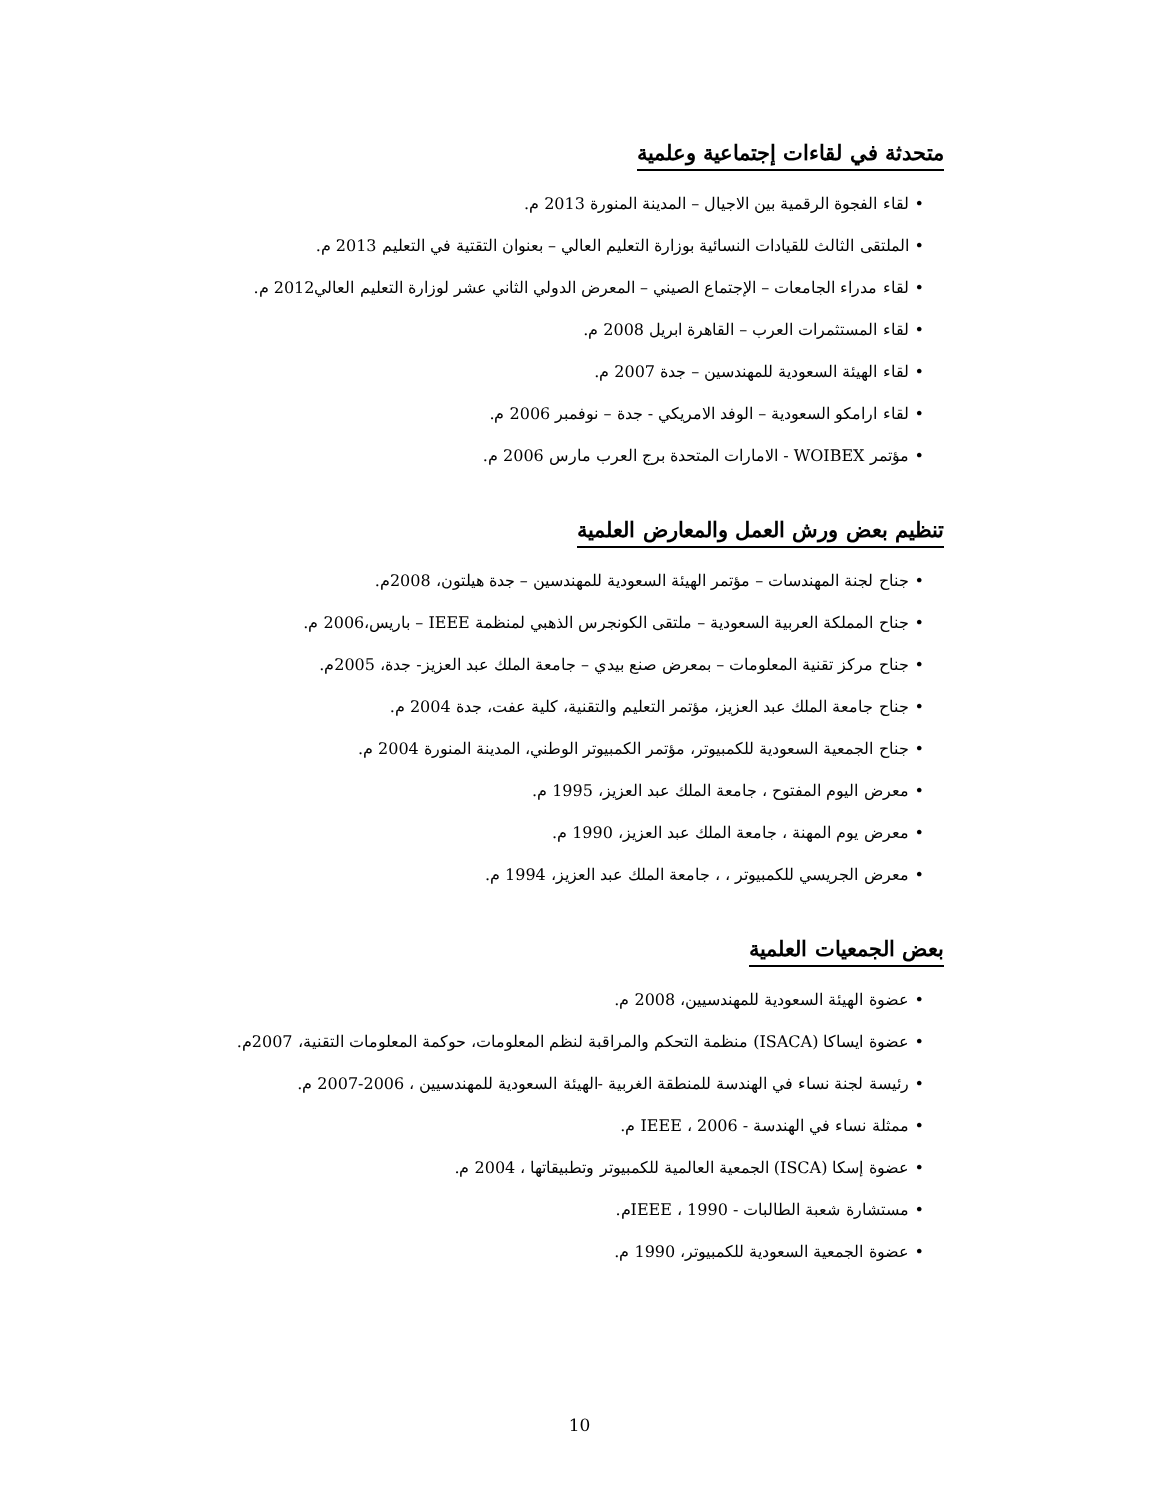متحدثة في لقاءات إجتماعية وعلمية
•لقاء الفجوة الرقمية بين الاجيال – المدينة المنورة 2013 م.
•الملتقى الثالث للقيادات النسائية بوزارة التعليم العالي – بعنوان التقتية في التعليم 2013 م.
•لقاء مدراء الجامعات – الإجتماع الصيني – المعرض الدولي الثاني عشر لوزارة التعليم العالي2012 م.
•لقاء المستثمرات العرب – القاهرة ابريل 2008 م.
•لقاء الهيئة السعودية للمهندسين – جدة 2007 م.
•لقاء ارامكو السعودية – الوفد الامريكي - جدة – نوفمبر 2006 م.
•مؤتمر WOIBEX - الامارات المتحدة برج العرب مارس 2006 م.
تنظيم بعض ورش العمل والمعارض العلمية
•جناح لجنة المهندسات – مؤتمر الهيئة السعودية للمهندسين – جدة هيلتون، 2008م.
•جناح المملكة العربية السعودية – ملتقى الكونجرس الذهبي لمنظمة IEEE – باريس،2006 م.
•جناح مركز تقنية المعلومات – بمعرض صنع بيدي – جامعة الملك عبد العزيز- جدة، 2005م.
•جناح جامعة الملك عبد العزيز، مؤتمر التعليم والتقنية، كلية عفت، جدة 2004 م.
•جناح الجمعية السعودية للكمبيوتر، مؤتمر الكمبيوتر الوطني، المدينة المنورة 2004 م.
•معرض اليوم المفتوح ، جامعة الملك عبد العزيز، 1995 م.
•معرض يوم المهنة ، جامعة الملك عبد العزيز، 1990 م.
•معرض الجريسي للكمبيوتر ، ، جامعة الملك عبد العزيز، 1994 م.
بعض الجمعيات العلمية
•عضوة الهيئة السعودية للمهندسيين، 2008 م.
•عضوة ايساكا (ISACA) منظمة التحكم والمراقبة لنظم المعلومات، حوكمة المعلومات التقنية، 2007م.
•رئيسة لجنة نساء في الهندسة للمنطقة الغربية -الهيئة السعودية للمهندسيين ، 2006-2007 م.
•ممثلة نساء في الهندسة - IEEE ، 2006 م.
•عضوة إسكا (ISCA) الجمعية العالمية للكمبيوتر وتطبيقاتها ، 2004 م.
•مستشارة شعبة الطالبات - IEEE ، 1990م.
•عضوة الجمعية السعودية للكمبيوتر، 1990 م.
10